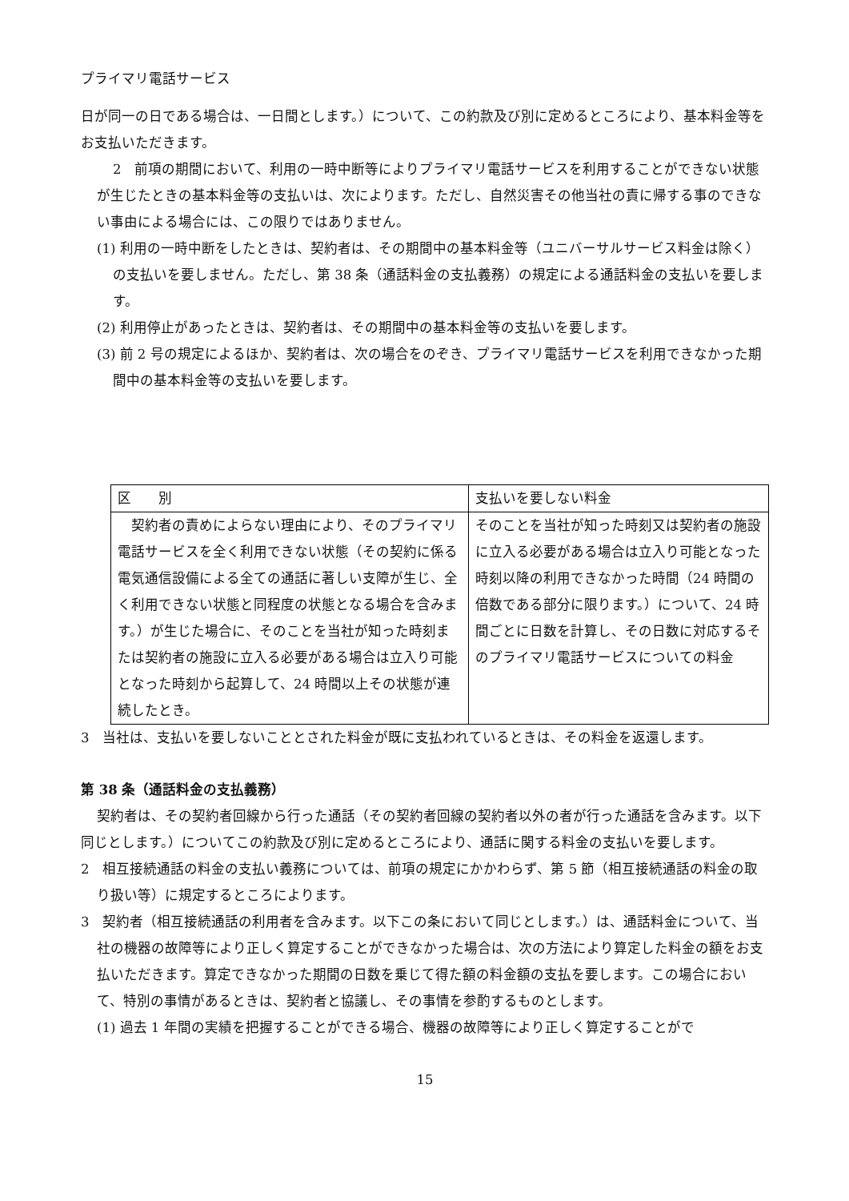プライマリ電話サービス
日が同一の日である場合は、一日間とします。）について、この約款及び別に定めるところにより、基本料金等をお支払いただきます。
2　前項の期間において、利用の一時中断等によりプライマリ電話サービスを利用することができない状態が生じたときの基本料金等の支払いは、次によります。ただし、自然災害その他当社の責に帰する事のできない事由による場合には、この限りではありません。
(1) 利用の一時中断をしたときは、契約者は、その期間中の基本料金等（ユニバーサルサービス料金は除く）の支払いを要しません。ただし、第 38 条（通話料金の支払義務）の規定による通話料金の支払いを要します。
(2) 利用停止があったときは、契約者は、その期間中の基本料金等の支払いを要します。
(3) 前 2 号の規定によるほか、契約者は、次の場合をのぞき、プライマリ電話サービスを利用できなかった期間中の基本料金等の支払いを要します。
| 区 別 | 支払いを要しない料金 |
| --- | --- |
| 契約者の責めによらない理由により、そのプライマリ電話サービスを全く利用できない状態（その契約に係る電気通信設備による全ての通話に著しい支障が生じ、全く利用できない状態と同程度の状態となる場合を含みます。）が生じた場合に、そのことを当社が知った時刻または契約者の施設に立入る必要がある場合は立入り可能となった時刻から起算して、24 時間以上その状態が連続したとき。 | そのことを当社が知った時刻又は契約者の施設に立入る必要がある場合は立入り可能となった時刻以降の利用できなかった時間（24 時間の倍数である部分に限ります。）について、24 時間ごとに日数を計算し、その日数に対応するそのプライマリ電話サービスについての料金 |
3　当社は、支払いを要しないこととされた料金が既に支払われているときは、その料金を返還します。
第 38 条（通話料金の支払義務）
契約者は、その契約者回線から行った通話（その契約者回線の契約者以外の者が行った通話を含みます。以下同じとします。）についてこの約款及び別に定めるところにより、通話に関する料金の支払いを要します。
2　相互接続通話の料金の支払い義務については、前項の規定にかかわらず、第 5 節（相互接続通話の料金の取り扱い等）に規定するところによります。
3　契約者（相互接続通話の利用者を含みます。以下この条において同じとします。）は、通話料金について、当社の機器の故障等により正しく算定することができなかった場合は、次の方法により算定した料金の額をお支払いただきます。算定できなかった期間の日数を乗じて得た額の料金額の支払を要します。この場合において、特別の事情があるときは、契約者と協議し、その事情を参酌するものとします。
(1) 過去 1 年間の実績を把握することができる場合、機器の故障等により正しく算定することがで
15